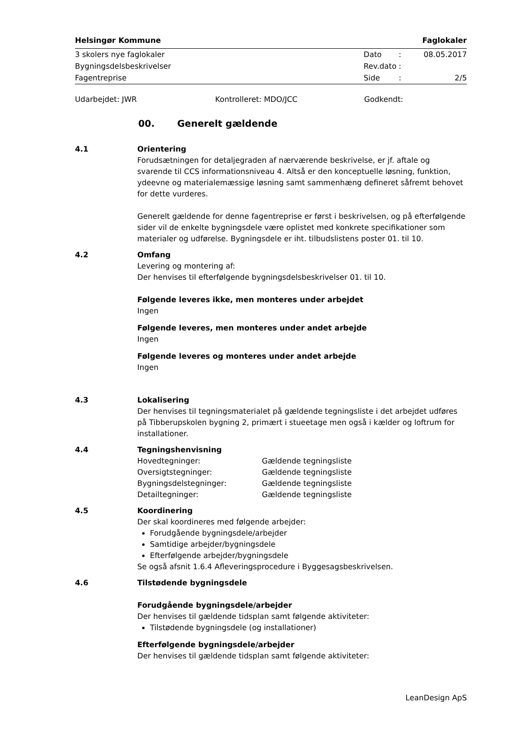Helsingør Kommune Faglokaler
| 3 skolers nye faglokaler | Dato | : | 08.05.2017 |
| Bygningsdelsbeskrivelser | Rev.dato | : | |
| Fagentreprise | Side | : | 2/5 |
Udarbejdet: JWR Kontrolleret: MDO/JCC Godkendt:
00. Generelt gældende
4.1 Orientering
Forudsætningen for detaljegraden af nærværende beskrivelse, er jf. aftale og svarende til CCS informationsniveau 4. Altså er den konceptuelle løsning, funktion, ydeevne og materialemæssige løsning samt sammenhæng defineret såfremt behovet for dette vurderes.
Generelt gældende for denne fagentreprise er først i beskrivelsen, og på efterfølgende sider vil de enkelte bygningsdele være oplistet med konkrete specifikationer som materialer og udførelse. Bygningsdele er iht. tilbudslistens poster 01. til 10.
4.2 Omfang
Levering og montering af:
Der henvises til efterfølgende bygningsdelsbeskrivelser 01. til 10.
Følgende leveres ikke, men monteres under arbejdet
Ingen
Følgende leveres, men monteres under andet arbejde
Ingen
Følgende leveres og monteres under andet arbejde
Ingen
4.3 Lokalisering
Der henvises til tegningsmaterialet på gældende tegningsliste i det arbejdet udføres på Tibberupskolen bygning 2, primært i stueetage men også i kælder og loftrum for installationer.
4.4 Tegningshenvisning
| Hovedtegninger: | Gældende tegningsliste |
| Oversigtstegninger: | Gældende tegningsliste |
| Bygningsdelstegninger: | Gældende tegningsliste |
| Detailtegninger: | Gældende tegningsliste |
4.5 Koordinering
Der skal koordineres med følgende arbejder:
Forudgående bygningsdele/arbejder
Samtidige arbejder/bygningsdele
Efterfølgende arbejder/bygningsdele
Se også afsnit 1.6.4 Afleveringsprocedure i Byggesagsbeskrivelsen.
4.6 Tilstødende bygningsdele
Forudgående bygningsdele/arbejder
Der henvises til gældende tidsplan samt følgende aktiviteter:
Tilstødende bygningsdele (og installationer)
Efterfølgende bygningsdele/arbejder
Der henvises til gældende tidsplan samt følgende aktiviteter:
LeanDesign ApS